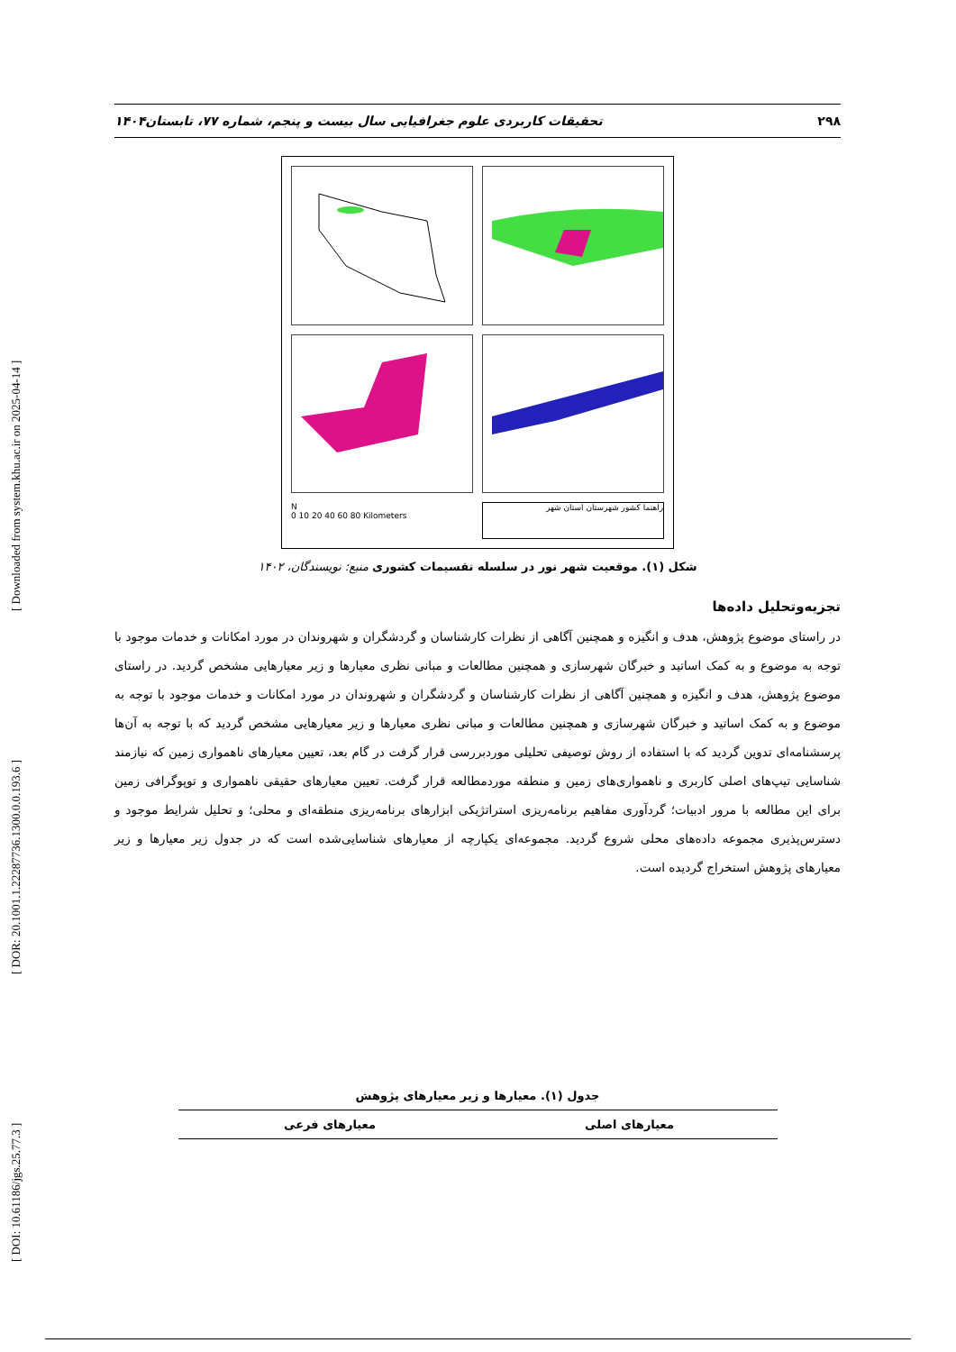[ DOI: 10.61186/jgs.25.77.3 ] [ DOR: 20.1001.1.22287736.1300.0.0.193.6 ] [ Downloaded from system.khu.ac.ir on 2025-04-14 ]
۲۹۸ تحقیقات کاربردی علوم جغرافیایی سال بیست و پنجم، شماره ۷۷، تابستان۱۴۰۴
N
0 10 20 40 60 80 Kilometers
راهنما کشور شهرستان استان شهر
شکل (۱). موقعیت شهر نور در سلسله تقسیمات کشوری منبع: نویسندگان، ۱۴۰۲
تجزیه‌وتحلیل داده‌ها
در راستای موضوع پژوهش، هدف و انگیزه و همچنین آگاهی از نظرات کارشناسان و گردشگران و شهروندان در مورد امکانات و خدمات موجود با توجه به موضوع و به کمک اساتید و خبرگان شهرسازی و همچنین مطالعات و مبانی نظری معیارها و زیر معیارهایی مشخص گردید. در راستای موضوع پژوهش، هدف و انگیزه و همچنین آگاهی از نظرات کارشناسان و گردشگران و شهروندان در مورد امکانات و خدمات موجود با توجه به موضوع و به کمک اساتید و خبرگان شهرسازی و همچنین مطالعات و مبانی نظری معیارها و زیر معیارهایی مشخص گردید که با توجه به آن‌ها پرسشنامه‌ای تدوین گردید که با استفاده از روش توصیفی تحلیلی موردبررسی قرار گرفت در گام بعد، تعیین معیارهای ناهمواری زمین که نیازمند شناسایی تیپ‌های اصلی کاربری و ناهمواری‌های زمین و منطقه موردمطالعه قرار گرفت. تعیین معیارهای حقیقی ناهمواری و توپوگرافی زمین برای این مطالعه با مرور ادبیات؛ گردآوری مفاهیم برنامه‌ریزی استراتژیکی ابزارهای برنامه‌ریزی منطقه‌ای و محلی؛ و تحلیل شرایط موجود و دسترس‌پذیری مجموعه داده‌های محلی شروع گردید. مجموعه‌ای یکپارچه از معیارهای شناسایی‌شده است که در جدول زیر معیارها و زیر معیارهای پژوهش استخراج گردیده است.
جدول (۱). معیارها و زیر معیارهای پژوهش
| معیارهای اصلی | معیارهای فرعی |
| --- | --- |